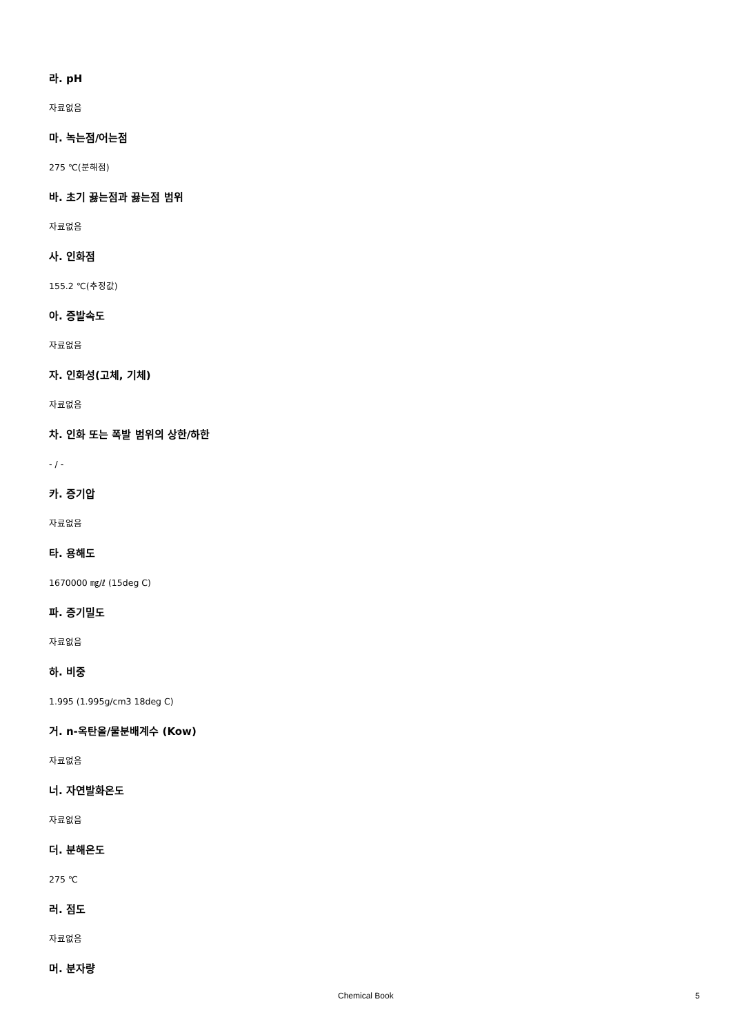라. pH
자료없음
마. 녹는점/어는점
275 ℃(분해점)
바. 초기 끓는점과 끓는점 범위
자료없음
사. 인화점
155.2 ℃(추정값)
아. 증발속도
자료없음
자. 인화성(고체, 기체)
자료없음
차. 인화 또는 폭발 범위의 상한/하한
- / -
카. 증기압
자료없음
타. 용해도
1670000 ㎎/ℓ (15deg C)
파. 증기밀도
자료없음
하. 비중
1.995 (1.995g/cm3 18deg C)
거. n-옥탄올/물분배계수 (Kow)
자료없음
너. 자연발화온도
자료없음
더. 분해온도
275 ℃
러. 점도
자료없음
머. 분자량
Chemical Book 5